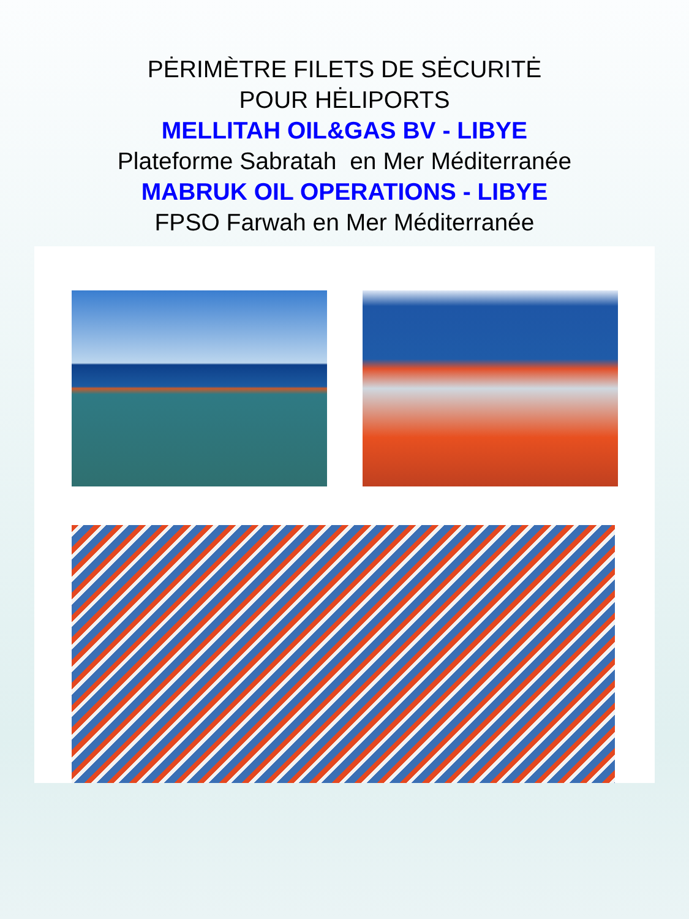PĖRIMÈTRE FILETS DE SĖCURITĖ
POUR HĖLIPORTS
MELLITAH OIL&GAS BV - LIBYE
Plateforme Sabratah en Mer Méditerranée
MABRUK OIL OPERATIONS - LIBYE
FPSO Farwah en Mer Méditerranée